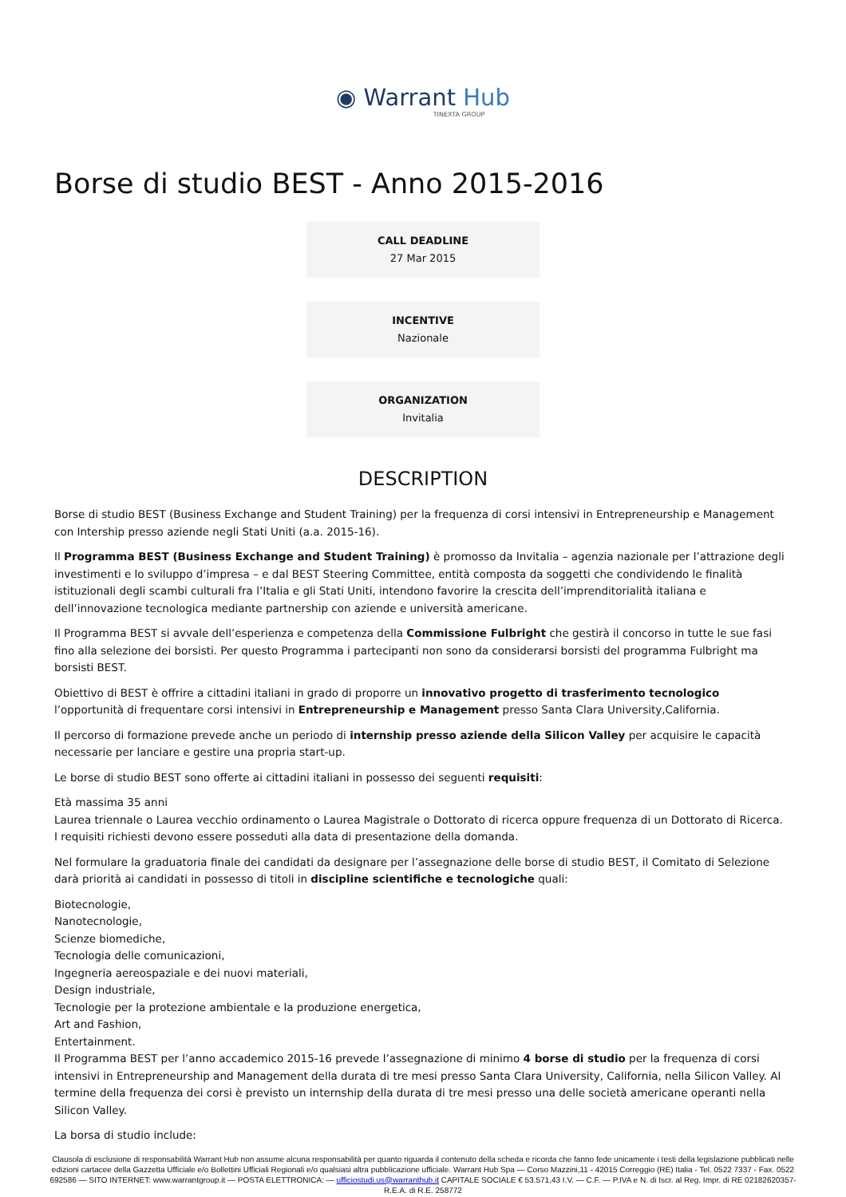◉ Warrant Hub
TINEXTA GROUP
Borse di studio BEST - Anno 2015-2016
CALL DEADLINE
27 Mar 2015
INCENTIVE
Nazionale
ORGANIZATION
Invitalia
DESCRIPTION
Borse di studio BEST (Business Exchange and Student Training) per la frequenza di corsi intensivi in Entrepreneurship e Management con Intership presso aziende negli Stati Uniti (a.a. 2015-16).
Il Programma BEST (Business Exchange and Student Training) è promosso da Invitalia – agenzia nazionale per l’attrazione degli investimenti e lo sviluppo d’impresa – e dal BEST Steering Committee, entità composta da soggetti che condividendo le finalità istituzionali degli scambi culturali fra l’Italia e gli Stati Uniti, intendono favorire la crescita dell’imprenditorialità italiana e dell’innovazione tecnologica mediante partnership con aziende e università americane.
Il Programma BEST si avvale dell’esperienza e competenza della Commissione Fulbright che gestirà il concorso in tutte le sue fasi fino alla selezione dei borsisti. Per questo Programma i partecipanti non sono da considerarsi borsisti del programma Fulbright ma borsisti BEST.
Obiettivo di BEST è offrire a cittadini italiani in grado di proporre un innovativo progetto di trasferimento tecnologico l’opportunità di frequentare corsi intensivi in Entrepreneurship e Management presso Santa Clara University,California.
Il percorso di formazione prevede anche un periodo di internship presso aziende della Silicon Valley per acquisire le capacità necessarie per lanciare e gestire una propria start-up.
Le borse di studio BEST sono offerte ai cittadini italiani in possesso dei seguenti requisiti:
Età massima 35 anni
Laurea triennale o Laurea vecchio ordinamento o Laurea Magistrale o Dottorato di ricerca oppure frequenza di un Dottorato di Ricerca.
I requisiti richiesti devono essere posseduti alla data di presentazione della domanda.
Nel formulare la graduatoria finale dei candidati da designare per l’assegnazione delle borse di studio BEST, il Comitato di Selezione darà priorità ai candidati in possesso di titoli in discipline scientifiche e tecnologiche quali:
Biotecnologie,
Nanotecnologie,
Scienze biomediche,
Tecnologia delle comunicazioni,
Ingegneria aereospaziale e dei nuovi materiali,
Design industriale,
Tecnologie per la protezione ambientale e la produzione energetica,
Art and Fashion,
Entertainment.
Il Programma BEST per l’anno accademico 2015-16 prevede l’assegnazione di minimo 4 borse di studio per la frequenza di corsi intensivi in Entrepreneurship and Management della durata di tre mesi presso Santa Clara University, California, nella Silicon Valley. Al termine della frequenza dei corsi è previsto un internship della durata di tre mesi presso una delle società americane operanti nella Silicon Valley.
La borsa di studio include:
Clausola di esclusione di responsabilità Warrant Hub non assume alcuna responsabilità per quanto riguarda il contenuto della scheda e ricorda che fanno fede unicamente i testi della legislazione pubblicati nelle edizioni cartacee della Gazzetta Ufficiale e/o Bollettini Ufficiali Regionali e/o qualsiasi altra pubblicazione ufficiale. Warrant Hub Spa — Corso Mazzini,11 - 42015 Correggio (RE) Italia - Tel. 0522 7337 - Fax. 0522 692586 — SITO INTERNET: www.warrantgroup.it — POSTA ELETTRONICA: — ufficiostudi.us@warranthub.it CAPITALE SOCIALE € 53.571,43 I.V. — C.F. — P.IVA e N. di Iscr. al Reg. Impr. di RE 02182620357-R.E.A. di R.E. 258772